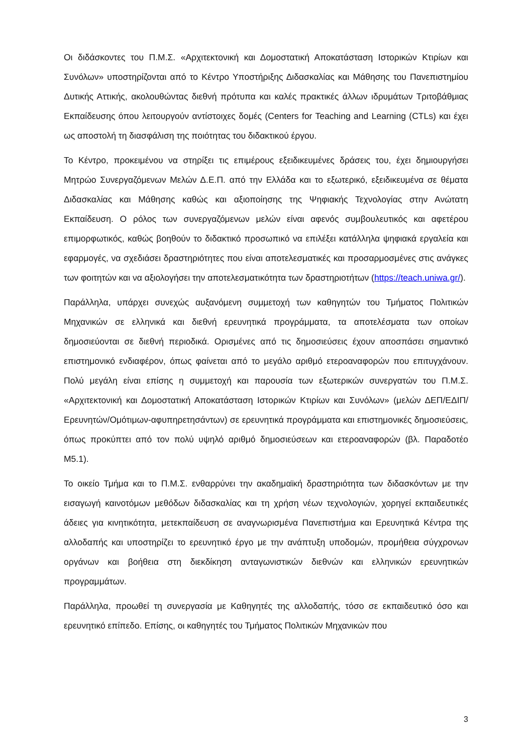Οι διδάσκοντες του Π.Μ.Σ. «Αρχιτεκτονική και Δομοστατική Αποκατάσταση Ιστορικών Κτιρίων και Συνόλων» υποστηρίζονται από το Κέντρο Υποστήριξης Διδασκαλίας και Μάθησης του Πανεπιστημίου Δυτικής Αττικής, ακολουθώντας διεθνή πρότυπα και καλές πρακτικές άλλων ιδρυμάτων Τριτοβάθμιας Εκπαίδευσης όπου λειτουργούν αντίστοιχες δομές (Centers for Teaching and Learning (CTLs) και έχει ως αποστολή τη διασφάλιση της ποιότητας του διδακτικού έργου.
Το Κέντρο, προκειμένου να στηρίξει τις επιμέρους εξειδικευμένες δράσεις του, έχει δημιουργήσει Μητρώο Συνεργαζόμενων Μελών Δ.Ε.Π. από την Ελλάδα και το εξωτερικό, εξειδικευμένα σε θέματα Διδασκαλίας και Μάθησης καθώς και αξιοποίησης της Ψηφιακής Τεχνολογίας στην Ανώτατη Εκπαίδευση. Ο ρόλος των συνεργαζόμενων μελών είναι αφενός συμβουλευτικός και αφετέρου επιμορφωτικός, καθώς βοηθούν το διδακτικό προσωπικό να επιλέξει κατάλληλα ψηφιακά εργαλεία και εφαρμογές, να σχεδιάσει δραστηριότητες που είναι αποτελεσματικές και προσαρμοσμένες στις ανάγκες των φοιτητών και να αξιολογήσει την αποτελεσματικότητα των δραστηριοτήτων (https://teach.uniwa.gr/).
Παράλληλα, υπάρχει συνεχώς αυξανόμενη συμμετοχή των καθηγητών του Τμήματος Πολιτικών Μηχανικών σε ελληνικά και διεθνή ερευνητικά προγράμματα, τα αποτελέσματα των οποίων δημοσιεύονται σε διεθνή περιοδικά. Ορισμένες από τις δημοσιεύσεις έχουν αποσπάσει σημαντικό επιστημονικό ενδιαφέρον, όπως φαίνεται από το μεγάλο αριθμό ετεροαναφορών που επιτυγχάνουν. Πολύ μεγάλη είναι επίσης η συμμετοχή και παρουσία των εξωτερικών συνεργατών του Π.Μ.Σ. «Αρχιτεκτονική και Δομοστατική Αποκατάσταση Ιστορικών Κτιρίων και Συνόλων» (μελών ΔΕΠ/ΕΔΙΠ/Ερευνητών/Ομότιμων-αφυπηρετησάντων) σε ερευνητικά προγράμματα και επιστημονικές δημοσιεύσεις, όπως προκύπτει από τον πολύ υψηλό αριθμό δημοσιεύσεων και ετεροαναφορών (βλ. Παραδοτέο Μ5.1).
Το οικείο Τμήμα και το Π.Μ.Σ. ενθαρρύνει την ακαδημαϊκή δραστηριότητα των διδασκόντων με την εισαγωγή καινοτόμων μεθόδων διδασκαλίας και τη χρήση νέων τεχνολογιών, χορηγεί εκπαιδευτικές άδειες για κινητικότητα, μετεκπαίδευση σε αναγνωρισμένα Πανεπιστήμια και Ερευνητικά Κέντρα της αλλοδαπής και υποστηρίζει το ερευνητικό έργο με την ανάπτυξη υποδομών, προμήθεια σύγχρονων οργάνων και βοήθεια στη διεκδίκηση ανταγωνιστικών διεθνών και ελληνικών ερευνητικών προγραμμάτων.
Παράλληλα, προωθεί τη συνεργασία με Καθηγητές της αλλοδαπής, τόσο σε εκπαιδευτικό όσο και ερευνητικό επίπεδο. Επίσης, οι καθηγητές του Τμήματος Πολιτικών Μηχανικών που
3